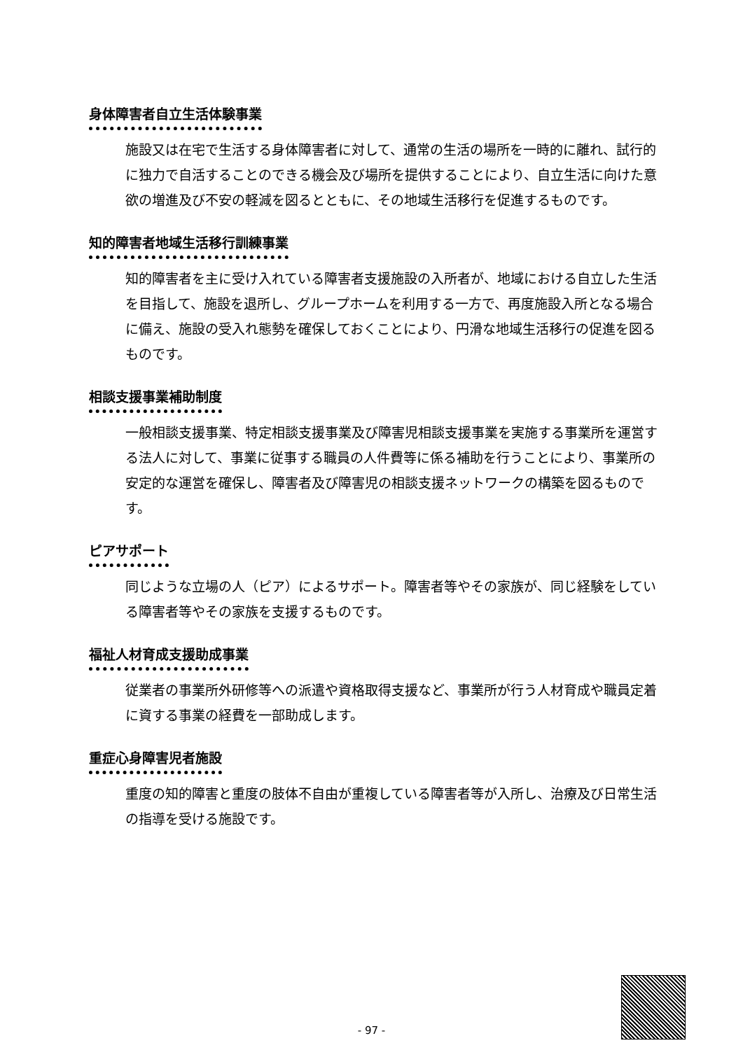身体障害者自立生活体験事業
施設又は在宅で生活する身体障害者に対して、通常の生活の場所を一時的に離れ、試行的に独力で自活することのできる機会及び場所を提供することにより、自立生活に向けた意欲の増進及び不安の軽減を図るとともに、その地域生活移行を促進するものです。
知的障害者地域生活移行訓練事業
知的障害者を主に受け入れている障害者支援施設の入所者が、地域における自立した生活を目指して、施設を退所し、グループホームを利用する一方で、再度施設入所となる場合に備え、施設の受入れ態勢を確保しておくことにより、円滑な地域生活移行の促進を図るものです。
相談支援事業補助制度
一般相談支援事業、特定相談支援事業及び障害児相談支援事業を実施する事業所を運営する法人に対して、事業に従事する職員の人件費等に係る補助を行うことにより、事業所の安定的な運営を確保し、障害者及び障害児の相談支援ネットワークの構築を図るものです。
ピアサポート
同じような立場の人（ピア）によるサポート。障害者等やその家族が、同じ経験をしている障害者等やその家族を支援するものです。
福祉人材育成支援助成事業
従業者の事業所外研修等への派遣や資格取得支援など、事業所が行う人材育成や職員定着に資する事業の経費を一部助成します。
重症心身障害児者施設
重度の知的障害と重度の肢体不自由が重複している障害者等が入所し、治療及び日常生活の指導を受ける施設です。
- 97 -